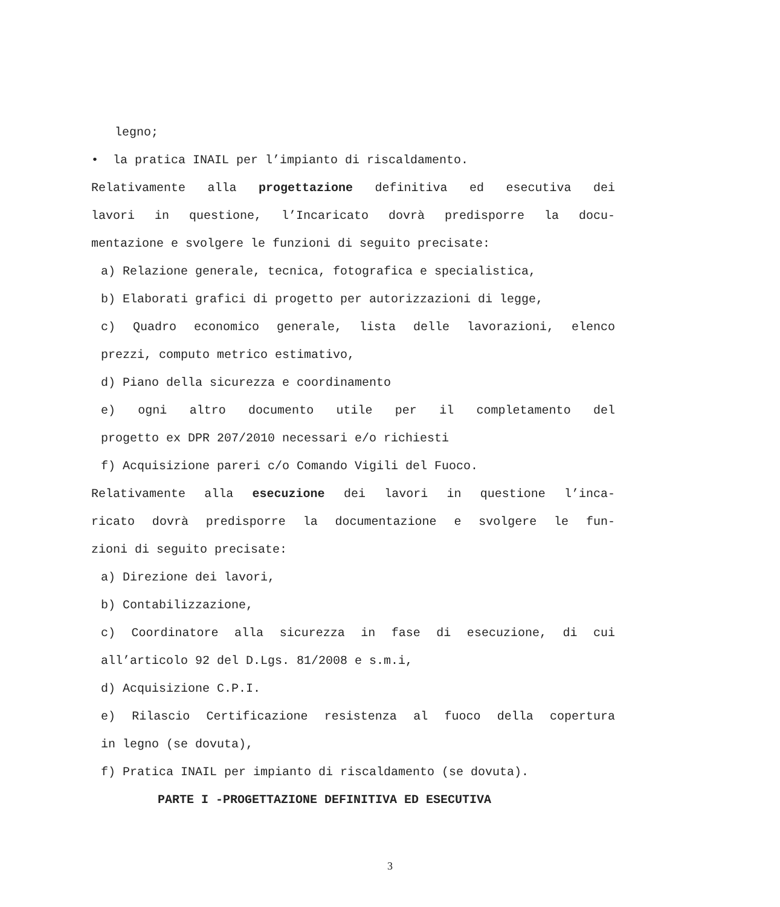legno;
• la pratica INAIL per l’impianto di riscaldamento.
Relativamente alla progettazione definitiva ed esecutiva dei
lavori in questione, l’Incaricato dovrà predisporre la docu-
mentazione e svolgere le funzioni di seguito precisate:
a) Relazione generale, tecnica, fotografica e specialistica,
b) Elaborati grafici di progetto per autorizzazioni di legge,
c) Quadro economico generale, lista delle lavorazioni, elenco
prezzi, computo metrico estimativo,
d) Piano della sicurezza e coordinamento
e) ogni altro documento utile per il completamento del
progetto ex DPR 207/2010 necessari e/o richiesti
f) Acquisizione pareri c/o Comando Vigili del Fuoco.
Relativamente alla esecuzione dei lavori in questione l’inca-
ricato dovrà predisporre la documentazione e svolgere le fun-
zioni di seguito precisate:
a) Direzione dei lavori,
b) Contabilizzazione,
c) Coordinatore alla sicurezza in fase di esecuzione, di cui
all’articolo 92 del D.Lgs. 81/2008 e s.m.i,
d) Acquisizione C.P.I.
e) Rilascio Certificazione resistenza al fuoco della copertura
in legno (se dovuta),
f) Pratica INAIL per impianto di riscaldamento (se dovuta).
PARTE I -PROGETTAZIONE DEFINITIVA ED ESECUTIVA
3